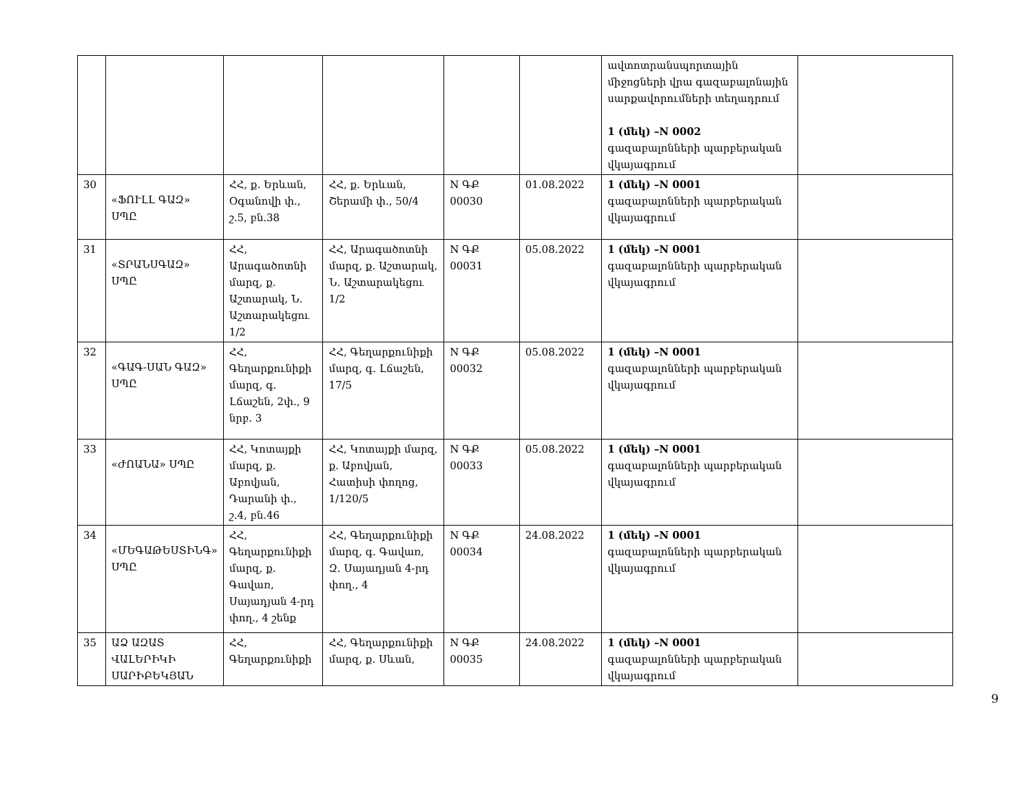| | | | | | | ավտոտրանսպորտային միջոցների վրա գազաբալոնային սարքավորումների տեղադրում 1 (մեկ) –N 0002 գազաբալոնների պարբերական վկայագրում | |
| 30 | «ՖՈՒԼԼ ԳԱԶ» ՍՊԸ | ՀՀ, ք. Երևան, Օգանովի փ., շ.5, բն.38 | ՀՀ, ք. Երևան, Շերամի փ., 50/4 | N ԳՔ 00030 | 01.08.2022 | 1 (մեկ) –N 0001 գազաբալոնների պարբերական վկայագրում | |
| 31 | «ՏՐԱՆՍԳԱԶ» ՍՊԸ | ՀՀ, Արագածոտնի մարզ, ք. Աշտարակ, Ն. Աշտարակեցու 1/2 | ՀՀ, Արագածոտնի մարզ, ք. Աշտարակ, Ն. Աշտարակեցու 1/2 | N ԳՔ 00031 | 05.08.2022 | 1 (մեկ) –N 0001 գազաբալոնների պարբերական վկայագրում | |
| 32 | «ԳԱԳ-ՍԱՆ ԳԱԶ» ՍՊԸ | ՀՀ, Գեղարքունիքի մարզ, գ. Լճաշեն, 2փ., 9 նրբ. 3 | ՀՀ, Գեղարքունիքի մարզ, գ. Լճաշեն, 17/5 | N ԳՔ 00032 | 05.08.2022 | 1 (մեկ) –N 0001 գազաբալոնների պարբերական վկայագրում | |
| 33 | «ԺՈԱՆԱ» ՍՊԸ | ՀՀ, Կոտայքի մարզ, ք. Աբովյան, Դարանի փ., շ.4, բն.46 | ՀՀ, Կոտայքի մարզ, ք. Աբովյան, Հատիսի փողոց, 1/120/5 | N ԳՔ 00033 | 05.08.2022 | 1 (մեկ) –N 0001 գազաբալոնների պարբերական վկայագրում | |
| 34 | «ՄԵԳԱԹԵՍՏԻՆԳ» ՍՊԸ | ՀՀ, Գեղարքունիքի մարզ, ք. Գավառ, Սայադյան 4-րդ փող., 4 շենք | ՀՀ, Գեղարքունիքի մարզ, գ. Գավառ, Զ. Սայադյան 4-րդ փող., 4 | N ԳՔ 00034 | 24.08.2022 | 1 (մեկ) –N 0001 գազաբալոնների պարբերական վկայագրում | |
| 35 | ԱՁ ԱԶԱՏ ՎԱԼԵՐԻԿԻ ՍԱՐԻԲԵԿՅԱՆ | ՀՀ, Գեղարքունիքի | ՀՀ, Գեղարքունիքի մարզ, ք. Սևան, | N ԳՔ 00035 | 24.08.2022 | 1 (մեկ) –N 0001 գազաբալոնների պարբերական վկայագրում | |
9